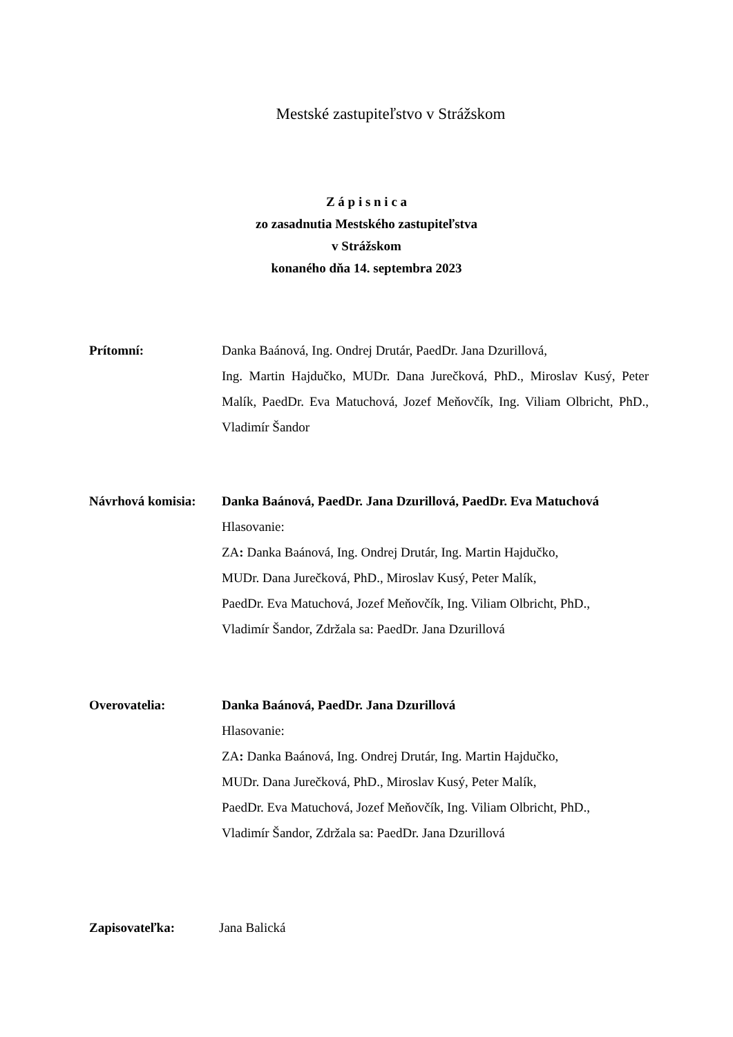Mestské zastupiteľstvo v Strážskom
Z á p i s n i c a
zo zasadnutia Mestského zastupiteľstva
v Strážskom
konaného dňa 14. septembra 2023
Prítomní: Danka Baánová, Ing. Ondrej Drutár, PaedDr. Jana Dzurillová,
Ing. Martin Hajdučko, MUDr. Dana Jurečková, PhD., Miroslav Kusý, Peter Malík, PaedDr. Eva Matuchová, Jozef Meňovčík, Ing. Viliam Olbricht, PhD., Vladimír Šandor
Návrhová komisia:
Danka Baánová, PaedDr. Jana Dzurillová, PaedDr. Eva Matuchová
Hlasovanie:
ZA: Danka Baánová, Ing. Ondrej Drutár, Ing. Martin Hajdučko,
MUDr. Dana Jurečková, PhD., Miroslav Kusý, Peter Malík,
PaedDr. Eva Matuchová, Jozef Meňovčík, Ing. Viliam Olbricht, PhD.,
Vladimír Šandor, Zdržala sa: PaedDr. Jana Dzurillová
Overovatelia: Danka Baánová, PaedDr. Jana Dzurillová
Hlasovanie:
ZA: Danka Baánová, Ing. Ondrej Drutár, Ing. Martin Hajdučko,
MUDr. Dana Jurečková, PhD., Miroslav Kusý, Peter Malík,
PaedDr. Eva Matuchová, Jozef Meňovčík, Ing. Viliam Olbricht, PhD.,
Vladimír Šandor, Zdržala sa: PaedDr. Jana Dzurillová
Zapisovateľka: Jana Balická